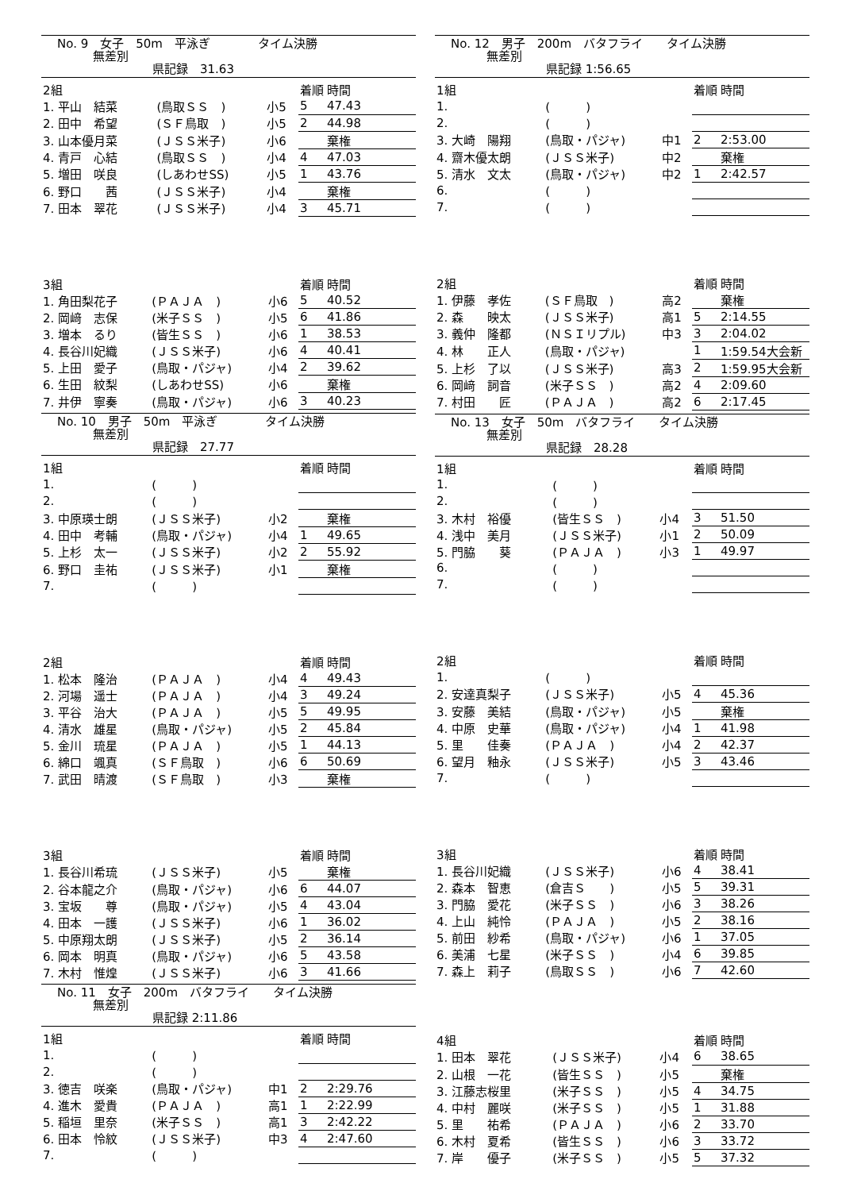No. 9　女子　50m　平泳ぎ　　　　タイム決勝
　　　無差別
　　　　　　　　県記録　31.63
| 2組 | | | 着順 | 時間 |
| 1. 平山 結菜 | (鳥取ＳＳ ) | 小5 | 5 | 47.43 |
| 2. 田中 希望 | (ＳＦ鳥取 ) | 小5 | 2 | 44.98 |
| 3. 山本優月菜 | (ＪＳＳ米子) | 小6 | | 棄権 |
| 4. 青戸 心結 | (鳥取ＳＳ ) | 小4 | 4 | 47.03 |
| 5. 増田 咲良 | (しあわせSS) | 小5 | 1 | 43.76 |
| 6. 野口 茜 | (ＪＳＳ米子) | 小4 | | 棄権 |
| 7. 田本 翠花 | (ＪＳＳ米子) | 小4 | 3 | 45.71 |
| 3組 | | | 着順 | 時間 |
| 1. 角田梨花子 | (ＰＡＪＡ ) | 小6 | 5 | 40.52 |
| 2. 岡﨑 志保 | (米子ＳＳ ) | 小5 | 6 | 41.86 |
| 3. 増本 るり | (皆生ＳＳ ) | 小6 | 1 | 38.53 |
| 4. 長谷川妃織 | (ＪＳＳ米子) | 小6 | 4 | 40.41 |
| 5. 上田 愛子 | (鳥取・パジャ) | 小4 | 2 | 39.62 |
| 6. 生田 紋梨 | (しあわせSS) | 小6 | | 棄権 |
| 7. 井伊 寧奏 | (鳥取・パジャ) | 小6 | 3 | 40.23 |
No. 10　男子　50m　平泳ぎ　　　　タイム決勝
　　　無差別
　　　　　　　　県記録　27.77
| 1組 | | | 着順 | 時間 |
| 1. | ( ) | | | |
| 2. | ( ) | | | |
| 3. 中原瑛士朗 | (ＪＳＳ米子) | 小2 | | 棄権 |
| 4. 田中 考輔 | (鳥取・パジャ) | 小4 | 1 | 49.65 |
| 5. 上杉 太一 | (ＪＳＳ米子) | 小2 | 2 | 55.92 |
| 6. 野口 圭祐 | (ＪＳＳ米子) | 小1 | | 棄権 |
| 7. | ( ) | | | |
| 2組 | | | 着順 | 時間 |
| 1. 松本 隆治 | (ＰＡＪＡ ) | 小4 | 4 | 49.43 |
| 2. 河場 遥士 | (ＰＡＪＡ ) | 小4 | 3 | 49.24 |
| 3. 平谷 治大 | (ＰＡＪＡ ) | 小5 | 5 | 49.95 |
| 4. 清水 雄星 | (鳥取・パジャ) | 小5 | 2 | 45.84 |
| 5. 金川 琉星 | (ＰＡＪＡ ) | 小5 | 1 | 44.13 |
| 6. 綿口 颯真 | (ＳＦ鳥取 ) | 小6 | 6 | 50.69 |
| 7. 武田 晴渡 | (ＳＦ鳥取 ) | 小3 | | 棄権 |
| 3組 | | | 着順 | 時間 |
| 1. 長谷川希琉 | (ＪＳＳ米子) | 小5 | | 棄権 |
| 2. 谷本龍之介 | (鳥取・パジャ) | 小6 | 6 | 44.07 |
| 3. 宝坂 尊 | (鳥取・パジャ) | 小5 | 4 | 43.04 |
| 4. 田本 一護 | (ＪＳＳ米子) | 小6 | 1 | 36.02 |
| 5. 中原翔太朗 | (ＪＳＳ米子) | 小5 | 2 | 36.14 |
| 6. 岡本 明真 | (鳥取・パジャ) | 小6 | 5 | 43.58 |
| 7. 木村 惟煌 | (ＪＳＳ米子) | 小6 | 3 | 41.66 |
No. 11　女子　200m　バタフライ　　タイム決勝
　　　無差別
　　　　　　　　県記録 2:11.86
| 1組 | | | 着順 | 時間 |
| 1. | ( ) | | | |
| 2. | ( ) | | | |
| 3. 徳吉 咲楽 | (鳥取・パジャ) | 中1 | 2 | 2:29.76 |
| 4. 進木 愛貴 | (ＰＡＪＡ ) | 高1 | 1 | 2:22.99 |
| 5. 稲垣 里奈 | (米子ＳＳ ) | 高1 | 3 | 2:42.22 |
| 6. 田本 怜紋 | (ＪＳＳ米子) | 中3 | 4 | 2:47.60 |
| 7. | ( ) | | | |
No. 12　男子　200m　バタフライ　　タイム決勝
　　　無差別
　　　　　　　　県記録 1:56.65
| 1組 | | | 着順 | 時間 |
| 1. | ( ) | | | |
| 2. | ( ) | | | |
| 3. 大崎 陽翔 | (鳥取・パジャ) | 中1 | 2 | 2:53.00 |
| 4. 齋木優太朗 | (ＪＳＳ米子) | 中2 | | 棄権 |
| 5. 清水 文太 | (鳥取・パジャ) | 中2 | 1 | 2:42.57 |
| 6. | ( ) | | | |
| 7. | ( ) | | | |
| 2組 | | | 着順 | 時間 |
| 1. 伊藤 孝佐 | (ＳＦ鳥取 ) | 高2 | | 棄権 |
| 2. 森 映太 | (ＪＳＳ米子) | 高1 | 5 | 2:14.55 |
| 3. 義仲 隆都 | (ＮＳＩリプル) | 中3 | 3 | 2:04.02 |
| 4. 林 正人 | (鳥取・パジャ) | | 1 | 1:59.54大会新 |
| 5. 上杉 了以 | (ＪＳＳ米子) | 高3 | 2 | 1:59.95大会新 |
| 6. 岡﨑 詞音 | (米子ＳＳ ) | 高2 | 4 | 2:09.60 |
| 7. 村田 匠 | (ＰＡＪＡ ) | 高2 | 6 | 2:17.45 |
No. 13　女子　50m　バタフライ　　タイム決勝
　　　無差別
　　　　　　　　県記録　28.28
| 1組 | | | 着順 | 時間 |
| 1. | ( ) | | | |
| 2. | ( ) | | | |
| 3. 木村 裕優 | (皆生ＳＳ ) | 小4 | 3 | 51.50 |
| 4. 浅中 美月 | (ＪＳＳ米子) | 小1 | 2 | 50.09 |
| 5. 門脇 葵 | (ＰＡＪＡ ) | 小3 | 1 | 49.97 |
| 6. | ( ) | | | |
| 7. | ( ) | | | |
| 2組 | | | 着順 | 時間 |
| 1. | ( ) | | | |
| 2. 安達真梨子 | (ＪＳＳ米子) | 小5 | 4 | 45.36 |
| 3. 安藤 美結 | (鳥取・パジャ) | 小5 | | 棄権 |
| 4. 中原 史華 | (鳥取・パジャ) | 小4 | 1 | 41.98 |
| 5. 里 佳奏 | (ＰＡＪＡ ) | 小4 | 2 | 42.37 |
| 6. 望月 釉永 | (ＪＳＳ米子) | 小5 | 3 | 43.46 |
| 7. | ( ) | | | |
| 3組 | | | 着順 | 時間 |
| 1. 長谷川妃織 | (ＪＳＳ米子) | 小6 | 4 | 38.41 |
| 2. 森本 智恵 | (倉吉Ｓ ) | 小5 | 5 | 39.31 |
| 3. 門脇 愛花 | (米子ＳＳ ) | 小6 | 3 | 38.26 |
| 4. 上山 純怜 | (ＰＡＪＡ ) | 小5 | 2 | 38.16 |
| 5. 前田 紗希 | (鳥取・パジャ) | 小6 | 1 | 37.05 |
| 6. 美浦 七星 | (米子ＳＳ ) | 小4 | 6 | 39.85 |
| 7. 森上 莉子 | (鳥取ＳＳ ) | 小6 | 7 | 42.60 |
| 4組 | | | 着順 | 時間 |
| 1. 田本 翠花 | (ＪＳＳ米子) | 小4 | 6 | 38.65 |
| 2. 山根 一花 | (皆生ＳＳ ) | 小5 | | 棄権 |
| 3. 江藤志桜里 | (米子ＳＳ ) | 小5 | 4 | 34.75 |
| 4. 中村 麗咲 | (米子ＳＳ ) | 小5 | 1 | 31.88 |
| 5. 里 祐希 | (ＰＡＪＡ ) | 小6 | 2 | 33.70 |
| 6. 木村 夏希 | (皆生ＳＳ ) | 小6 | 3 | 33.72 |
| 7. 岸 優子 | (米子ＳＳ ) | 小5 | 5 | 37.32 |